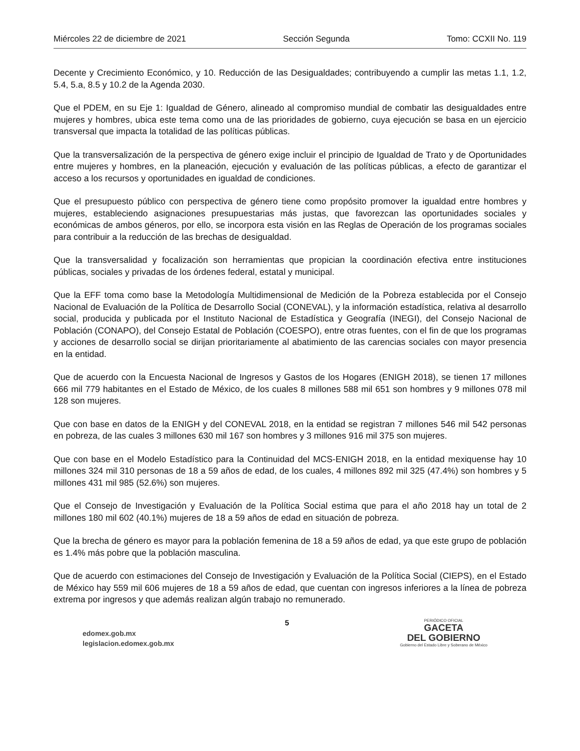Miércoles 22 de diciembre de 2021 Sección Segunda Tomo: CCXII No. 119
Decente y Crecimiento Económico, y 10. Reducción de las Desigualdades; contribuyendo a cumplir las metas 1.1, 1.2, 5.4, 5.a, 8.5 y 10.2 de la Agenda 2030.
Que el PDEM, en su Eje 1: Igualdad de Género, alineado al compromiso mundial de combatir las desigualdades entre mujeres y hombres, ubica este tema como una de las prioridades de gobierno, cuya ejecución se basa en un ejercicio transversal que impacta la totalidad de las políticas públicas.
Que la transversalización de la perspectiva de género exige incluir el principio de Igualdad de Trato y de Oportunidades entre mujeres y hombres, en la planeación, ejecución y evaluación de las políticas públicas, a efecto de garantizar el acceso a los recursos y oportunidades en igualdad de condiciones.
Que el presupuesto público con perspectiva de género tiene como propósito promover la igualdad entre hombres y mujeres, estableciendo asignaciones presupuestarias más justas, que favorezcan las oportunidades sociales y económicas de ambos géneros, por ello, se incorpora esta visión en las Reglas de Operación de los programas sociales para contribuir a la reducción de las brechas de desigualdad.
Que la transversalidad y focalización son herramientas que propician la coordinación efectiva entre instituciones públicas, sociales y privadas de los órdenes federal, estatal y municipal.
Que la EFF toma como base la Metodología Multidimensional de Medición de la Pobreza establecida por el Consejo Nacional de Evaluación de la Política de Desarrollo Social (CONEVAL), y la información estadística, relativa al desarrollo social, producida y publicada por el Instituto Nacional de Estadística y Geografía (INEGI), del Consejo Nacional de Población (CONAPO), del Consejo Estatal de Población (COESPO), entre otras fuentes, con el fin de que los programas y acciones de desarrollo social se dirijan prioritariamente al abatimiento de las carencias sociales con mayor presencia en la entidad.
Que de acuerdo con la Encuesta Nacional de Ingresos y Gastos de los Hogares (ENIGH 2018), se tienen 17 millones 666 mil 779 habitantes en el Estado de México, de los cuales 8 millones 588 mil 651 son hombres y 9 millones 078 mil 128 son mujeres.
Que con base en datos de la ENIGH y del CONEVAL 2018, en la entidad se registran 7 millones 546 mil 542 personas en pobreza, de las cuales 3 millones 630 mil 167 son hombres y 3 millones 916 mil 375 son mujeres.
Que con base en el Modelo Estadístico para la Continuidad del MCS-ENIGH 2018, en la entidad mexiquense hay 10 millones 324 mil 310 personas de 18 a 59 años de edad, de los cuales, 4 millones 892 mil 325 (47.4%) son hombres y 5 millones 431 mil 985 (52.6%) son mujeres.
Que el Consejo de Investigación y Evaluación de la Política Social estima que para el año 2018 hay un total de 2 millones 180 mil 602 (40.1%) mujeres de 18 a 59 años de edad en situación de pobreza.
Que la brecha de género es mayor para la población femenina de 18 a 59 años de edad, ya que este grupo de población es 1.4% más pobre que la población masculina.
Que de acuerdo con estimaciones del Consejo de Investigación y Evaluación de la Política Social (CIEPS), en el Estado de México hay 559 mil 606 mujeres de 18 a 59 años de edad, que cuentan con ingresos inferiores a la línea de pobreza extrema por ingresos y que además realizan algún trabajo no remunerado.
edomex.gob.mx
legislacion.edomex.gob.mx
5
PERIÓDICO OFICIAL
GACETA
DEL GOBIERNO
Gobierno del Estado Libre y Soberano de México